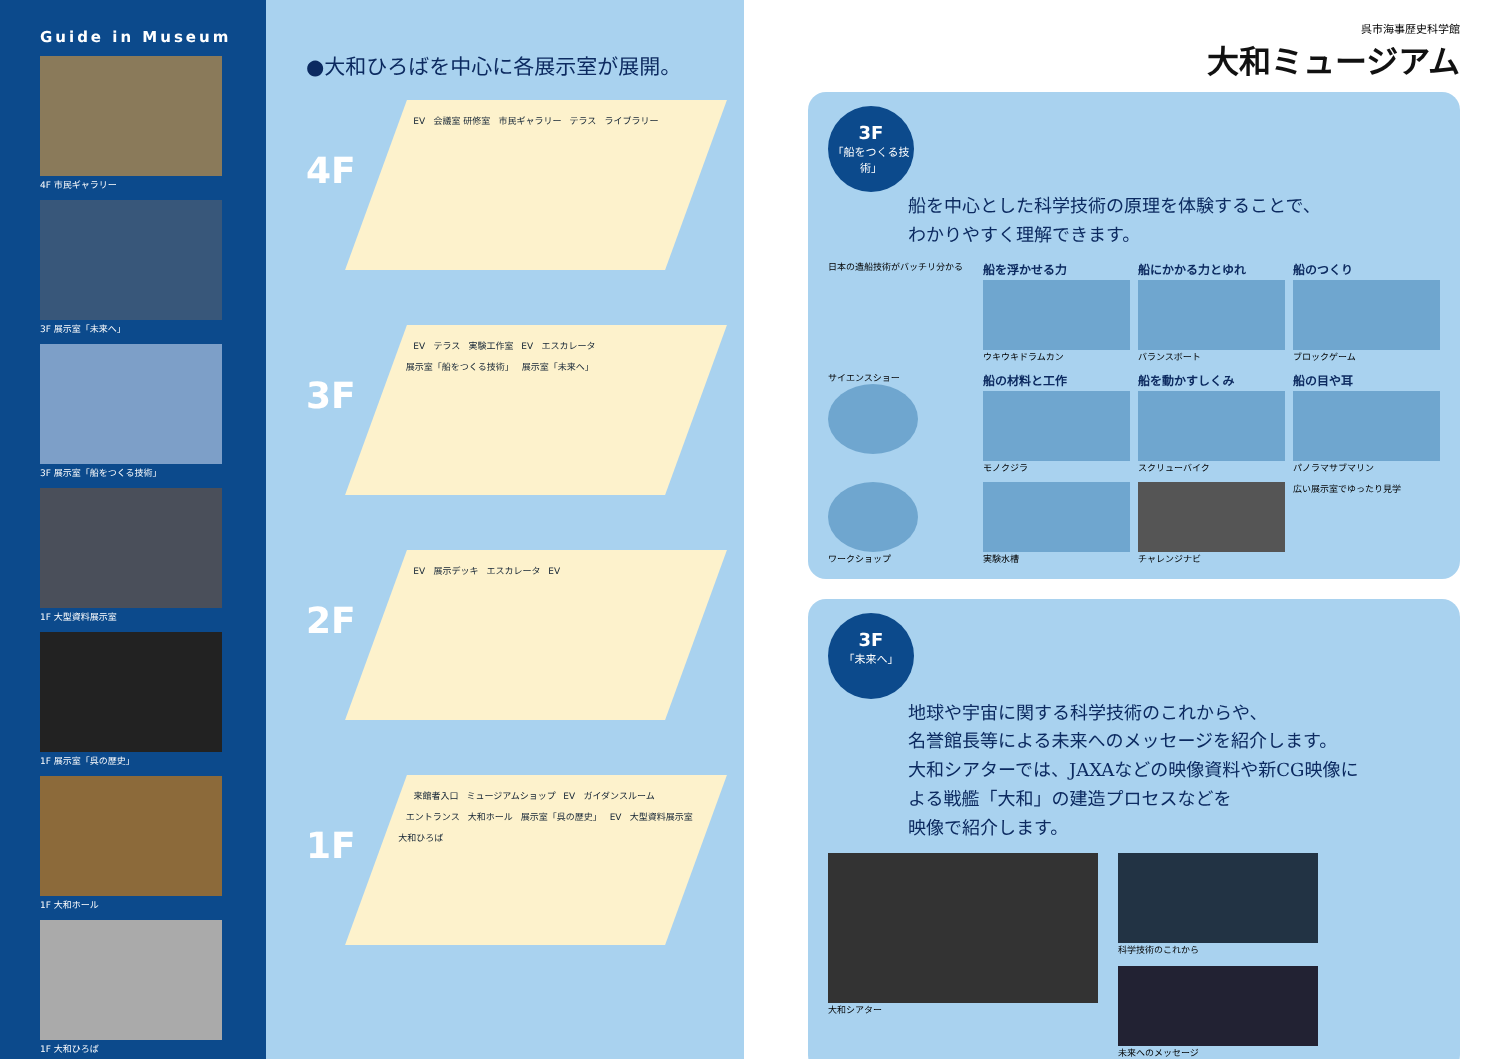Guide in Museum
4F 市民ギャラリー
3F 展示室「未来へ」
3F 展示室「船をつくる技術」
1F 大型資料展示室
1F 展示室「呉の歴史」
1F 大和ホール
1F 大和ひろば
●大和ひろばを中心に各展示室が展開。
4F
EV 会議室 研修室 市民ギャラリー テラス ライブラリー
3F
EV テラス 実験工作室 EV エスカレータ 展示室「船をつくる技術」 展示室「未来へ」
2F
EV 展示デッキ エスカレータ EV
1F
来館者入口 ミュージアムショップ EV ガイダンスルーム エントランス 大和ホール 展示室「呉の歴史」 EV 大型資料展示室 大和ひろば
呉市海事歴史科学館
大和ミュージアム
3F 「船をつくる技術」
船を中心とした科学技術の原理を体験することで、
わかりやすく理解できます。
日本の造船技術がバッチリ分かる
船を浮かせる力
ウキウキドラムカン
船にかかる力とゆれ
バランスボート
船のつくり
ブロックゲーム
サイエンスショー
船の材料と工作
モノクジラ
船を動かすしくみ
スクリューバイク
船の目や耳
パノラマサブマリン
ワークショップ
実験水槽
チャレンジナビ
広い展示室でゆったり見学
3F 「未来へ」
地球や宇宙に関する科学技術のこれからや、
名誉館長等による未来へのメッセージを紹介します。
大和シアターでは、JAXAなどの映像資料や新CG映像に
よる戦艦「大和」の建造プロセスなどを
映像で紹介します。
大和シアター 科学技術のこれから
未来へのメッセージ